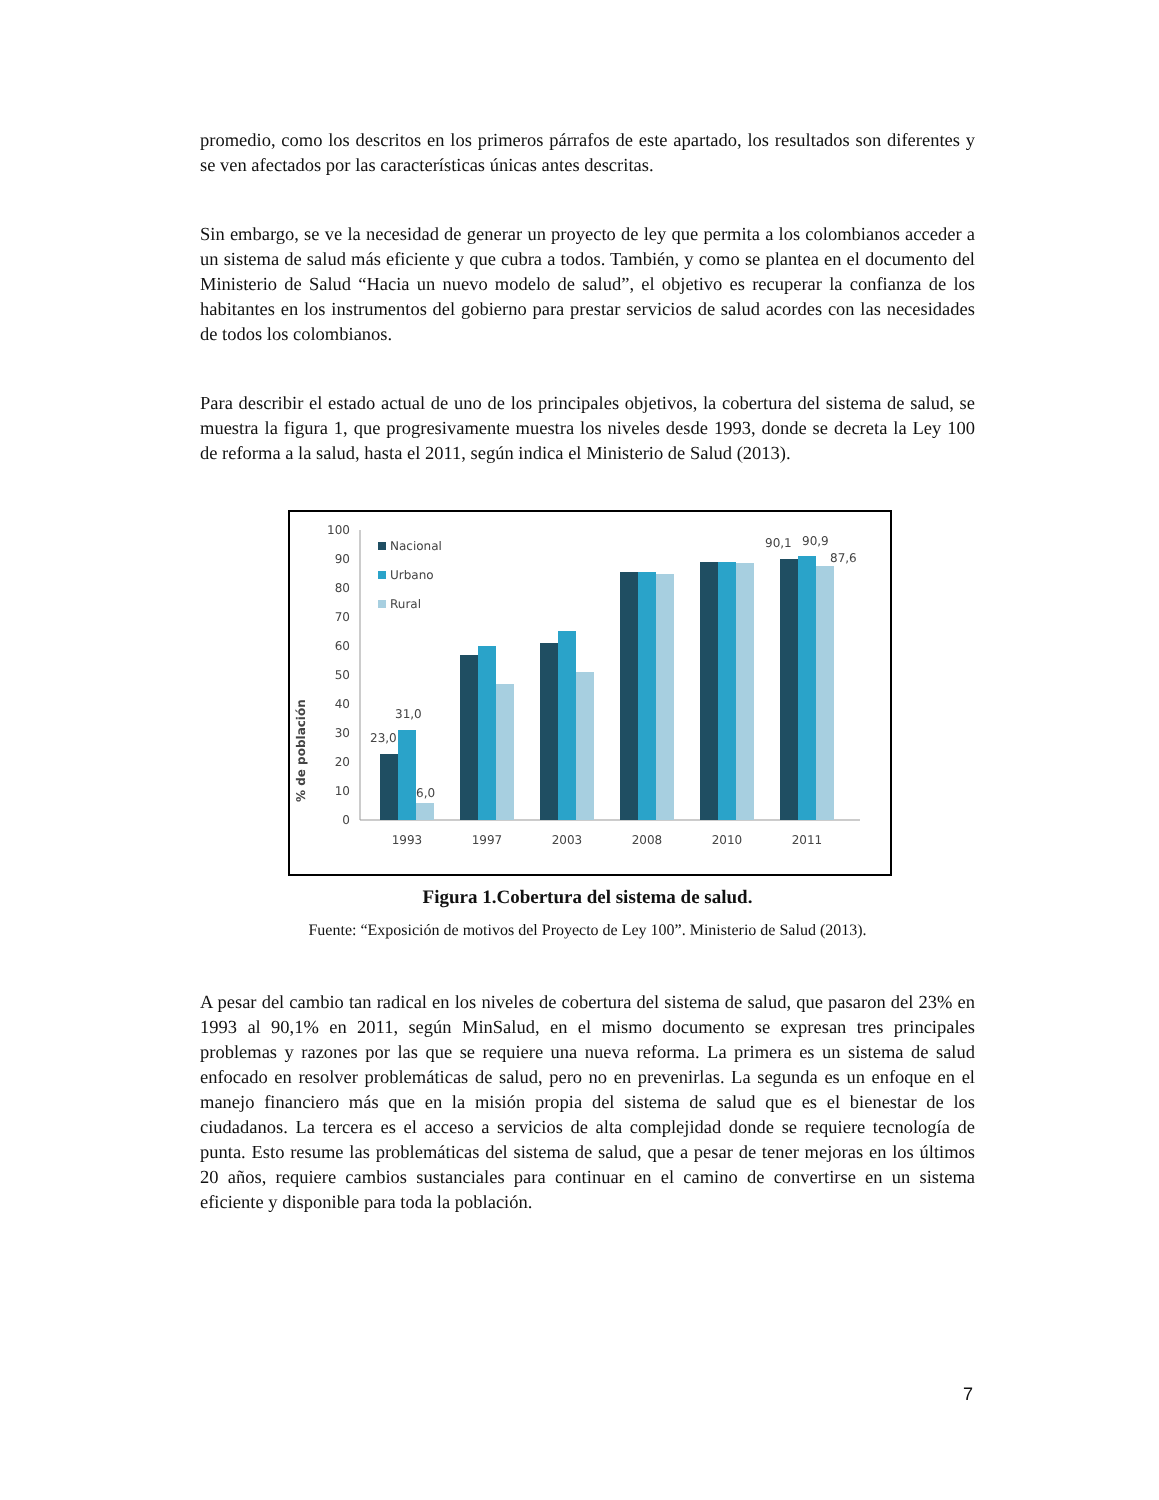promedio, como los descritos en los primeros párrafos de este apartado, los resultados son diferentes y se ven afectados por las características únicas antes descritas.
Sin embargo, se ve la necesidad de generar un proyecto de ley que permita a los colombianos acceder a un sistema de salud más eficiente y que cubra a todos. También, y como se plantea en el documento del Ministerio de Salud “Hacia un nuevo modelo de salud”, el objetivo es recuperar la confianza de los habitantes en los instrumentos del gobierno para prestar servicios de salud acordes con las necesidades de todos los colombianos.
Para describir el estado actual de uno de los principales objetivos, la cobertura del sistema de salud, se muestra la figura 1, que progresivamente muestra los niveles desde 1993, donde se decreta la Ley 100 de reforma a la salud, hasta el 2011, según indica el Ministerio de Salud (2013).
% de población
100
90
80
70
60
50
40
30
20
10
0
Nacional
Urbano
Rural
23,0
31,0
6,0
90,1
90,9
87,6
1993
1997
2003
2008
2010
2011
Figura 1.Cobertura del sistema de salud.
Fuente: “Exposición de motivos del Proyecto de Ley 100”. Ministerio de Salud (2013).
A pesar del cambio tan radical en los niveles de cobertura del sistema de salud, que pasaron del 23% en 1993 al 90,1% en 2011, según MinSalud, en el mismo documento se expresan tres principales problemas y razones por las que se requiere una nueva reforma. La primera es un sistema de salud enfocado en resolver problemáticas de salud, pero no en prevenirlas. La segunda es un enfoque en el manejo financiero más que en la misión propia del sistema de salud que es el bienestar de los ciudadanos. La tercera es el acceso a servicios de alta complejidad donde se requiere tecnología de punta. Esto resume las problemáticas del sistema de salud, que a pesar de tener mejoras en los últimos 20 años, requiere cambios sustanciales para continuar en el camino de convertirse en un sistema eficiente y disponible para toda la población.
7